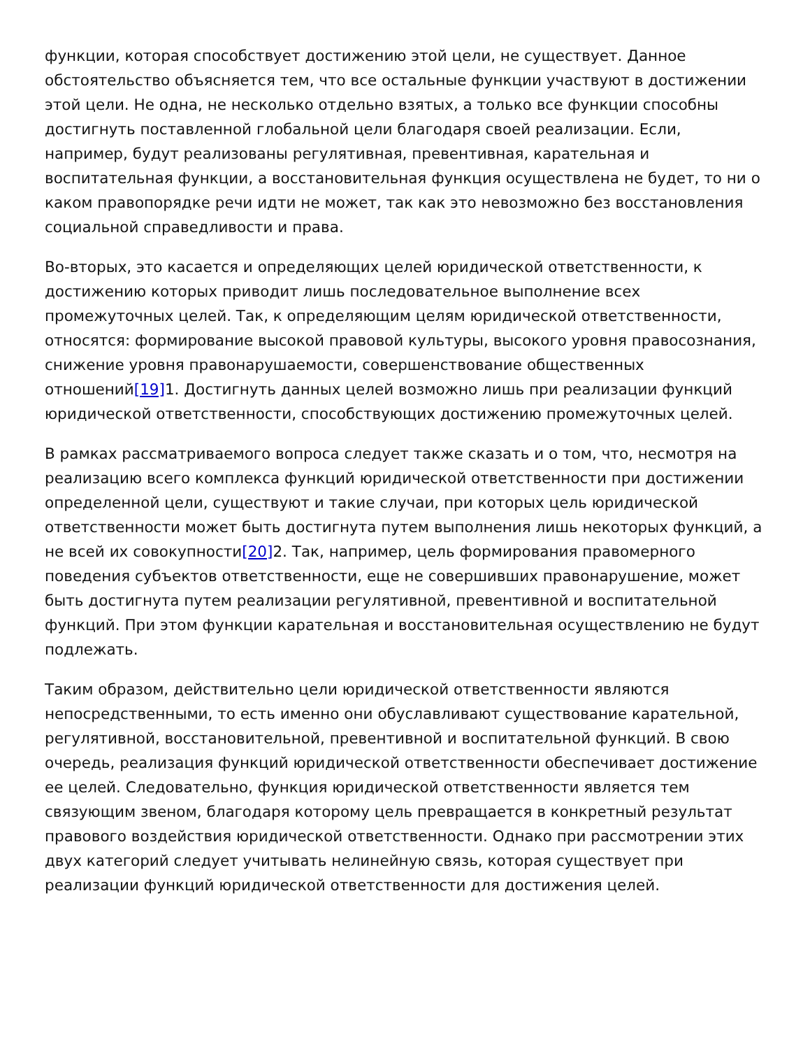функции, которая способствует достижению этой цели, не существует. Данное обстоятельство объясняется тем, что все остальные функции участвуют в достижении этой цели. Не одна, не несколько отдельно взятых, а только все функции способны достигнуть поставленной глобальной цели благодаря своей реализации. Если, например, будут реализованы регулятивная, превентивная, карательная и воспитательная функции, а восстановительная функция осуществлена не будет, то ни о каком правопорядке речи идти не может, так как это невозможно без восстановления социальной справедливости и права.
Во-вторых, это касается и определяющих целей юридической ответственности, к достижению которых приводит лишь последовательное выполнение всех промежуточных целей. Так, к определяющим целям юридической ответственности, относятся: формирование высокой правовой культуры, высокого уровня правосознания, снижение уровня правонарушаемости, совершенствование общественных отношений[19] 1. Достигнуть данных целей возможно лишь при реализации функций юридической ответственности, способствующих достижению промежуточных целей.
В рамках рассматриваемого вопроса следует также сказать и о том, что, несмотря на реализацию всего комплекса функций юридической ответственности при достижении определенной цели, существуют и такие случаи, при которых цель юридической ответственности может быть достигнута путем выполнения лишь некоторых функций, а не всей их совокупности[20] 2. Так, например, цель формирования правомерного поведения субъектов ответственности, еще не совершивших правонарушение, может быть достигнута путем реализации регулятивной, превентивной и воспитательной функций. При этом функции карательная и восстановительная осуществлению не будут подлежать.
Таким образом, действительно цели юридической ответственности являются непосредственными, то есть именно они обуславливают существование карательной, регулятивной, восстановительной, превентивной и воспитательной функций. В свою очередь, реализация функций юридической ответственности обеспечивает достижение ее целей. Следовательно, функция юридической ответственности является тем связующим звеном, благодаря которому цель превращается в конкретный результат правового воздействия юридической ответственности. Однако при рассмотрении этих двух категорий следует учитывать нелинейную связь, которая существует при реализации функций юридической ответственности для достижения целей.